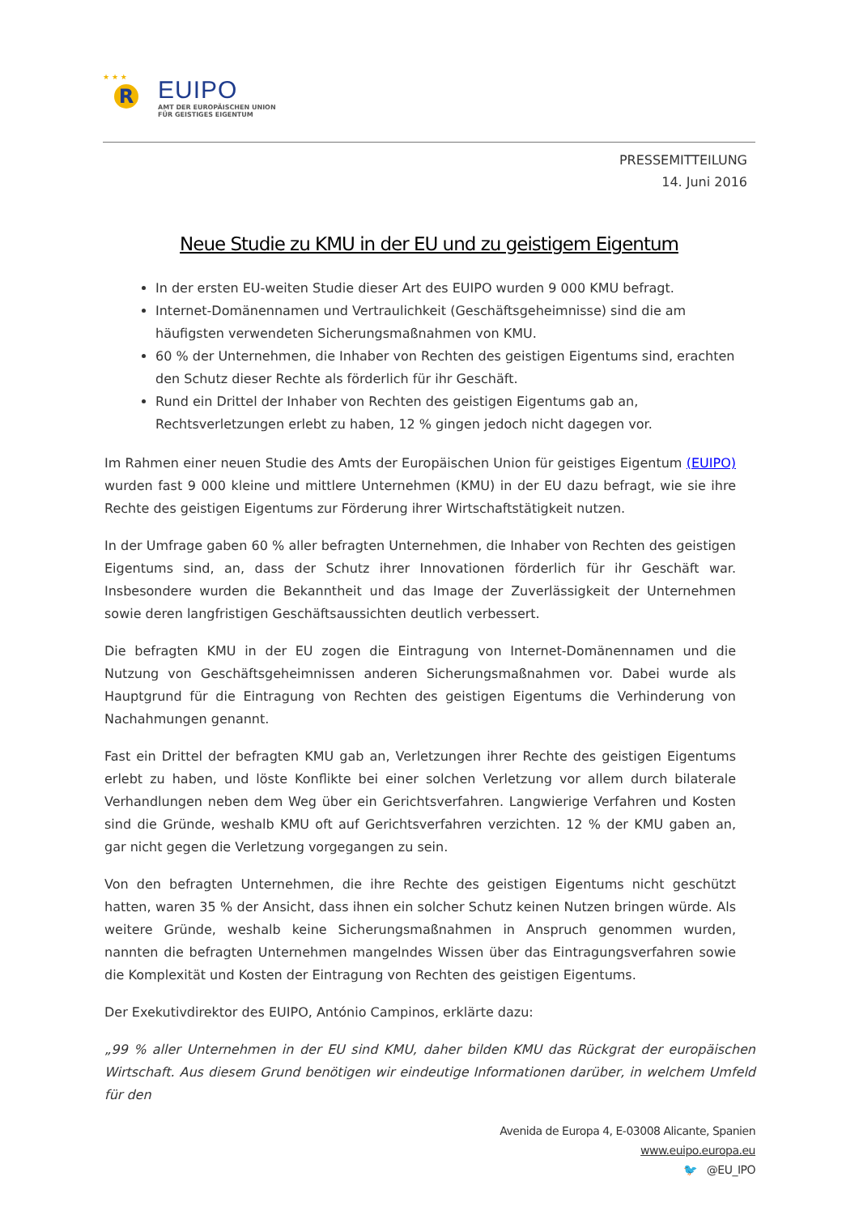★ ★ ★
R
EUIPO
AMT DER EUROPÄISCHEN UNION
FÜR GEISTIGES EIGENTUM
PRESSEMITTEILUNG
14. Juni 2016
Neue Studie zu KMU in der EU und zu geistigem Eigentum
In der ersten EU-weiten Studie dieser Art des EUIPO wurden 9 000 KMU befragt.
Internet-Domänennamen und Vertraulichkeit (Geschäftsgeheimnisse) sind die am häufigsten verwendeten Sicherungsmaßnahmen von KMU.
60 % der Unternehmen, die Inhaber von Rechten des geistigen Eigentums sind, erachten den Schutz dieser Rechte als förderlich für ihr Geschäft.
Rund ein Drittel der Inhaber von Rechten des geistigen Eigentums gab an, Rechtsverletzungen erlebt zu haben, 12 % gingen jedoch nicht dagegen vor.
Im Rahmen einer neuen Studie des Amts der Europäischen Union für geistiges Eigentum (EUIPO) wurden fast 9 000 kleine und mittlere Unternehmen (KMU) in der EU dazu befragt, wie sie ihre Rechte des geistigen Eigentums zur Förderung ihrer Wirtschaftstätigkeit nutzen.
In der Umfrage gaben 60 % aller befragten Unternehmen, die Inhaber von Rechten des geistigen Eigentums sind, an, dass der Schutz ihrer Innovationen förderlich für ihr Geschäft war. Insbesondere wurden die Bekanntheit und das Image der Zuverlässigkeit der Unternehmen sowie deren langfristigen Geschäftsaussichten deutlich verbessert.
Die befragten KMU in der EU zogen die Eintragung von Internet-Domänennamen und die Nutzung von Geschäftsgeheimnissen anderen Sicherungsmaßnahmen vor. Dabei wurde als Hauptgrund für die Eintragung von Rechten des geistigen Eigentums die Verhinderung von Nachahmungen genannt.
Fast ein Drittel der befragten KMU gab an, Verletzungen ihrer Rechte des geistigen Eigentums erlebt zu haben, und löste Konflikte bei einer solchen Verletzung vor allem durch bilaterale Verhandlungen neben dem Weg über ein Gerichtsverfahren. Langwierige Verfahren und Kosten sind die Gründe, weshalb KMU oft auf Gerichtsverfahren verzichten. 12 % der KMU gaben an, gar nicht gegen die Verletzung vorgegangen zu sein.
Von den befragten Unternehmen, die ihre Rechte des geistigen Eigentums nicht geschützt hatten, waren 35 % der Ansicht, dass ihnen ein solcher Schutz keinen Nutzen bringen würde. Als weitere Gründe, weshalb keine Sicherungsmaßnahmen in Anspruch genommen wurden, nannten die befragten Unternehmen mangelndes Wissen über das Eintragungsverfahren sowie die Komplexität und Kosten der Eintragung von Rechten des geistigen Eigentums.
Der Exekutivdirektor des EUIPO, António Campinos, erklärte dazu:
„99 % aller Unternehmen in der EU sind KMU, daher bilden KMU das Rückgrat der europäischen Wirtschaft. Aus diesem Grund benötigen wir eindeutige Informationen darüber, in welchem Umfeld für den
Avenida de Europa 4, E-03008 Alicante, Spanien
www.euipo.europa.eu
🐦 @EU_IPO